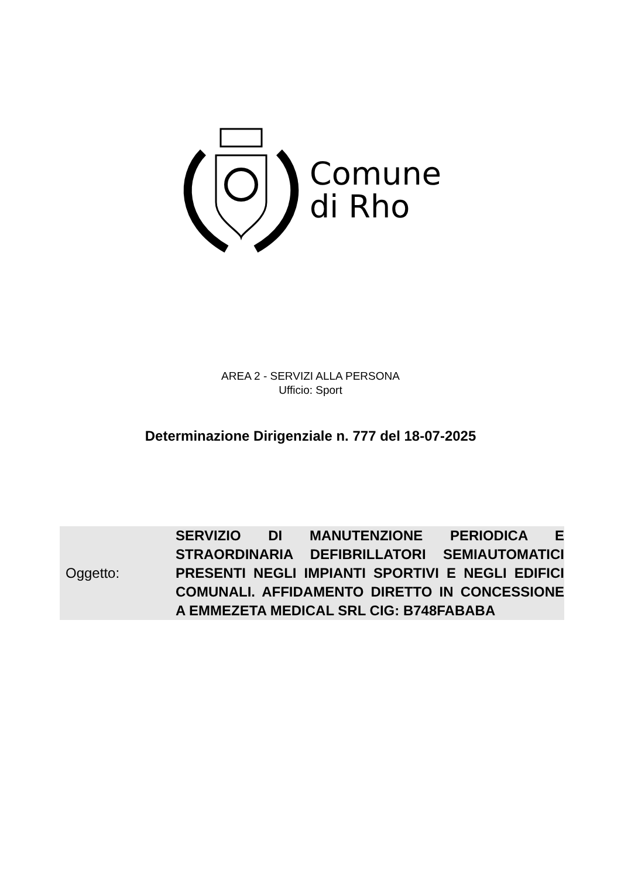Comune
di Rho
AREA 2 - SERVIZI ALLA PERSONA
Ufficio: Sport
Determinazione Dirigenziale n. 777 del 18-07-2025
Oggetto:
SERVIZIO DI MANUTENZIONE PERIODICA E STRAORDINARIA DEFIBRILLATORI SEMIAUTOMATICI PRESENTI NEGLI IMPIANTI SPORTIVI E NEGLI EDIFICI COMUNALI. AFFIDAMENTO DIRETTO IN CONCESSIONE A EMMEZETA MEDICAL SRL CIG: B748FABABA